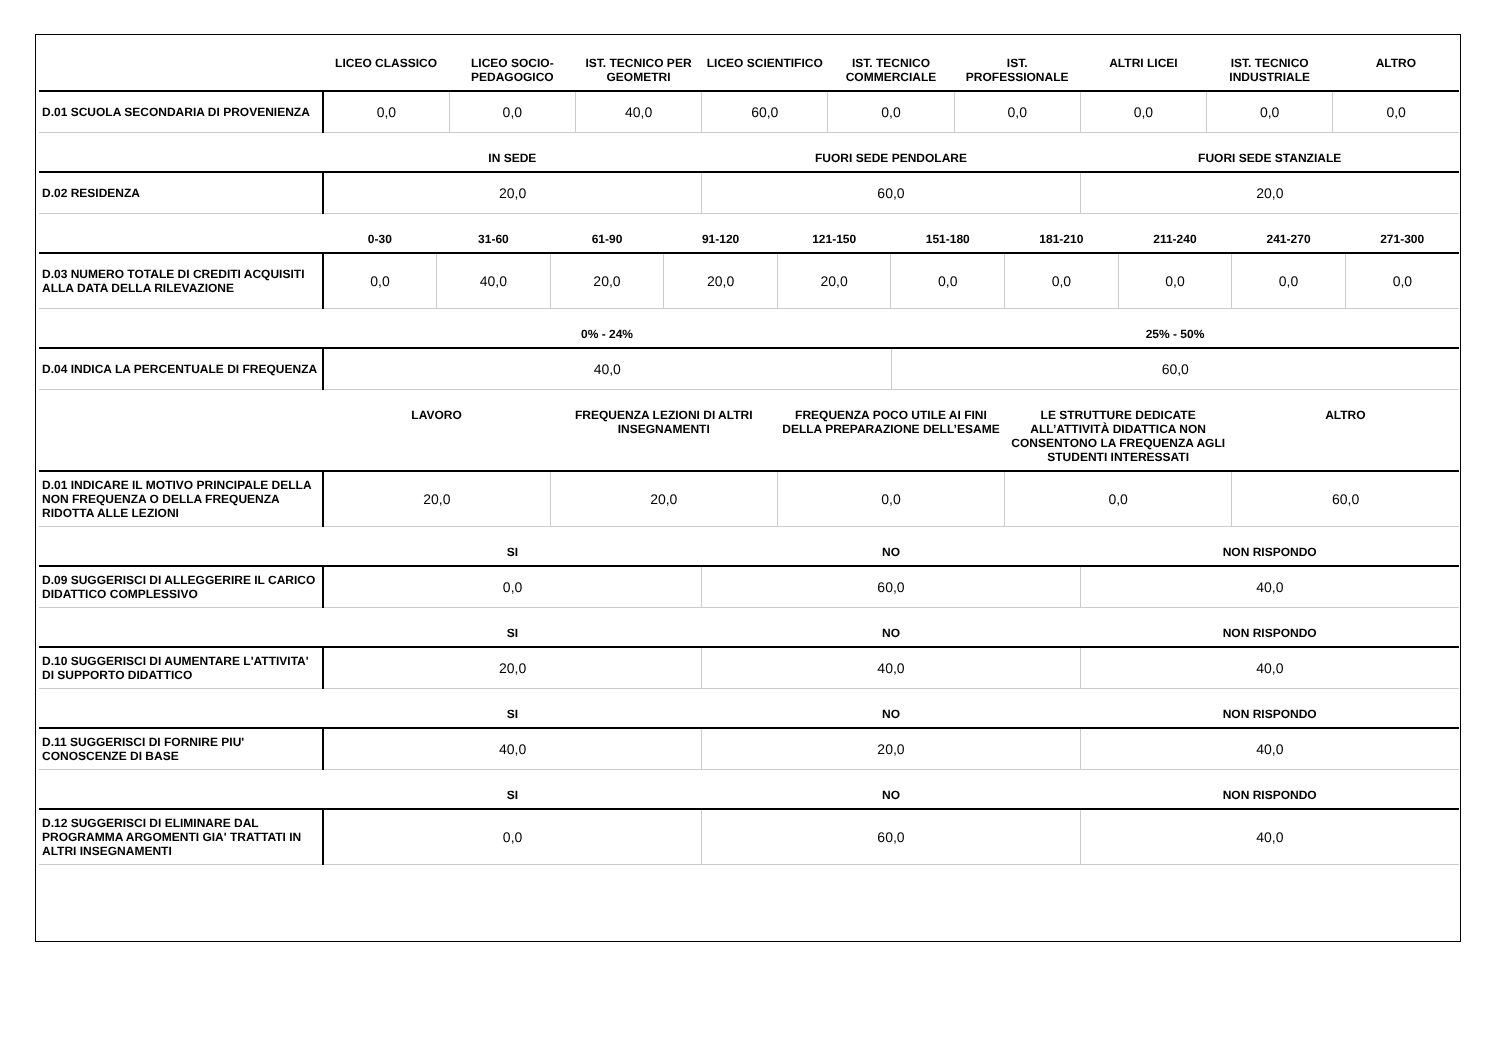| | LICEO CLASSICO | LICEO SOCIO-PEDAGOGICO | IST. TECNICO PER GEOMETRI | LICEO SCIENTIFICO | IST. TECNICO COMMERCIALE | IST. PROFESSIONALE | ALTRI LICEI | IST. TECNICO INDUSTRIALE | ALTRO |
| --- | --- | --- | --- | --- | --- | --- | --- | --- | --- |
| D.01 SCUOLA SECONDARIA DI PROVENIENZA | 0,0 | 0,0 | 40,0 | 60,0 | 0,0 | 0,0 | 0,0 | 0,0 | 0,0 |
| | IN SEDE | FUORI SEDE PENDOLARE | FUORI SEDE STANZIALE |
| --- | --- | --- | --- |
| D.02 RESIDENZA | 20,0 | 60,0 | 20,0 |
| | 0-30 | 31-60 | 61-90 | 91-120 | 121-150 | 151-180 | 181-210 | 211-240 | 241-270 | 271-300 |
| --- | --- | --- | --- | --- | --- | --- | --- | --- | --- | --- |
| D.03 NUMERO TOTALE DI CREDITI ACQUISITI ALLA DATA DELLA RILEVAZIONE | 0,0 | 40,0 | 20,0 | 20,0 | 20,0 | 0,0 | 0,0 | 0,0 | 0,0 | 0,0 |
| | 0% - 24% | 25% - 50% |
| --- | --- | --- |
| D.04 INDICA LA PERCENTUALE DI FREQUENZA | 40,0 | 60,0 |
| | LAVORO | FREQUENZA LEZIONI DI ALTRI INSEGNAMENTI | FREQUENZA POCO UTILE AI FINI DELLA PREPARAZIONE DELL’ESAME | LE STRUTTURE DEDICATE ALL’ATTIVITÀ DIDATTICA NON CONSENTONO LA FREQUENZA AGLI STUDENTI INTERESSATI | ALTRO |
| --- | --- | --- | --- | --- | --- |
| D.01 INDICARE IL MOTIVO PRINCIPALE DELLA NON FREQUENZA O DELLA FREQUENZA RIDOTTA ALLE LEZIONI | 20,0 | 20,0 | 0,0 | 0,0 | 60,0 |
| | SI | NO | NON RISPONDO |
| --- | --- | --- | --- |
| D.09 SUGGERISCI DI ALLEGGERIRE IL CARICO DIDATTICO COMPLESSIVO | 0,0 | 60,0 | 40,0 |
| | SI | NO | NON RISPONDO |
| --- | --- | --- | --- |
| D.10 SUGGERISCI DI AUMENTARE L'ATTIVITA' DI SUPPORTO DIDATTICO | 20,0 | 40,0 | 40,0 |
| | SI | NO | NON RISPONDO |
| --- | --- | --- | --- |
| D.11 SUGGERISCI DI FORNIRE PIU' CONOSCENZE DI BASE | 40,0 | 20,0 | 40,0 |
| | SI | NO | NON RISPONDO |
| --- | --- | --- | --- |
| D.12 SUGGERISCI DI ELIMINARE DAL PROGRAMMA ARGOMENTI GIA' TRATTATI IN ALTRI INSEGNAMENTI | 0,0 | 60,0 | 40,0 |